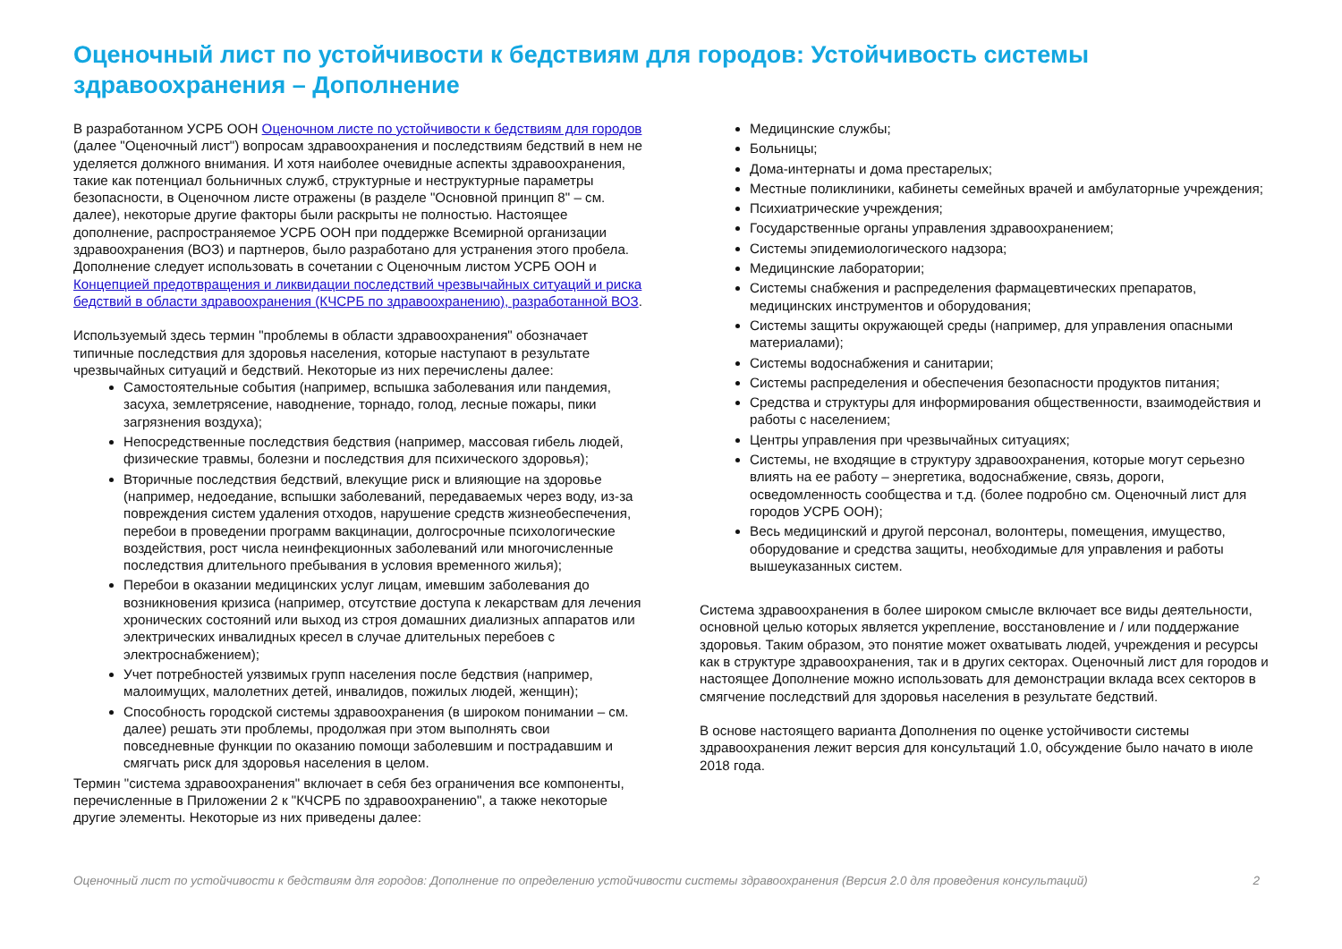Оценочный лист по устойчивости к бедствиям для городов: Устойчивость системы здравоохранения – Дополнение
В разработанном УСРБ ООН Оценочном листе по устойчивости к бедствиям для городов (далее "Оценочный лист") вопросам здравоохранения и последствиям бедствий в нем не уделяется должного внимания. И хотя наиболее очевидные аспекты здравоохранения, такие как потенциал больничных служб, структурные и неструктурные параметры безопасности, в Оценочном листе отражены (в разделе "Основной принцип 8" – см. далее), некоторые другие факторы были раскрыты не полностью. Настоящее дополнение, распространяемое УСРБ ООН при поддержке Всемирной организации здравоохранения (ВОЗ) и партнеров, было разработано для устранения этого пробела. Дополнение следует использовать в сочетании с Оценочным листом УСРБ ООН и Концепцией предотвращения и ликвидации последствий чрезвычайных ситуаций и риска бедствий в области здравоохранения (КЧСРБ по здравоохранению), разработанной ВОЗ.
Используемый здесь термин "проблемы в области здравоохранения" обозначает типичные последствия для здоровья населения, которые наступают в результате чрезвычайных ситуаций и бедствий. Некоторые из них перечислены далее:
Самостоятельные события (например, вспышка заболевания или пандемия, засуха, землетрясение, наводнение, торнадо, голод, лесные пожары, пики загрязнения воздуха);
Непосредственные последствия бедствия (например, массовая гибель людей, физические травмы, болезни и последствия для психического здоровья);
Вторичные последствия бедствий, влекущие риск и влияющие на здоровье (например, недоедание, вспышки заболеваний, передаваемых через воду, из-за повреждения систем удаления отходов, нарушение средств жизнеобеспечения, перебои в проведении программ вакцинации, долгосрочные психологические воздействия, рост числа неинфекционных заболеваний или многочисленные последствия длительного пребывания в условия временного жилья);
Перебои в оказании медицинских услуг лицам, имевшим заболевания до возникновения кризиса (например, отсутствие доступа к лекарствам для лечения хронических состояний или выход из строя домашних диализных аппаратов или электрических инвалидных кресел в случае длительных перебоев с электроснабжением);
Учет потребностей уязвимых групп населения после бедствия (например, малоимущих, малолетних детей, инвалидов, пожилых людей, женщин);
Способность городской системы здравоохранения (в широком понимании – см. далее) решать эти проблемы, продолжая при этом выполнять свои повседневные функции по оказанию помощи заболевшим и пострадавшим и смягчать риск для здоровья населения в целом.
Термин "система здравоохранения" включает в себя без ограничения все компоненты, перечисленные в Приложении 2 к "КЧСРБ по здравоохранению", а также некоторые другие элементы. Некоторые из них приведены далее:
Медицинские службы;
Больницы;
Дома-интернаты и дома престарелых;
Местные поликлиники, кабинеты семейных врачей и амбулаторные учреждения;
Психиатрические учреждения;
Государственные органы управления здравоохранением;
Системы эпидемиологического надзора;
Медицинские лаборатории;
Системы снабжения и распределения фармацевтических препаратов, медицинских инструментов и оборудования;
Системы защиты окружающей среды (например, для управления опасными материалами);
Системы водоснабжения и санитарии;
Системы распределения и обеспечения безопасности продуктов питания;
Средства и структуры для информирования общественности, взаимодействия и работы с населением;
Центры управления при чрезвычайных ситуациях;
Системы, не входящие в структуру здравоохранения, которые могут серьезно влиять на ее работу – энергетика, водоснабжение, связь, дороги, осведомленность сообщества и т.д. (более подробно см. Оценочный лист для городов УСРБ ООН);
Весь медицинский и другой персонал, волонтеры, помещения, имущество, оборудование и средства защиты, необходимые для управления и работы вышеуказанных систем.
Система здравоохранения в более широком смысле включает все виды деятельности, основной целью которых является укрепление, восстановление и / или поддержание здоровья. Таким образом, это понятие может охватывать людей, учреждения и ресурсы как в структуре здравоохранения, так и в других секторах. Оценочный лист для городов и настоящее Дополнение можно использовать для демонстрации вклада всех секторов в смягчение последствий для здоровья населения в результате бедствий.
В основе настоящего варианта Дополнения по оценке устойчивости системы здравоохранения лежит версия для консультаций 1.0, обсуждение было начато в июле 2018 года.
Оценочный лист по устойчивости к бедствиям для городов: Дополнение по определению устойчивости системы здравоохранения (Версия 2.0 для проведения консультаций) 2